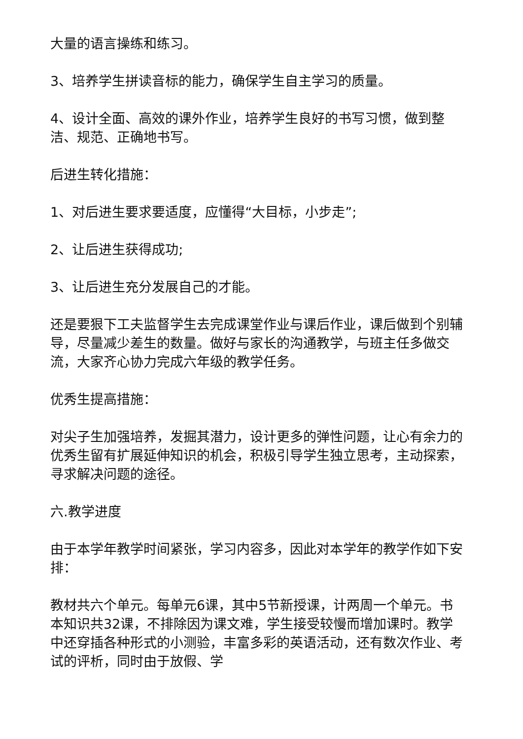大量的语言操练和练习。
3、培养学生拼读音标的能力，确保学生自主学习的质量。
4、设计全面、高效的课外作业，培养学生良好的书写习惯，做到整洁、规范、正确地书写。
后进生转化措施：
1、对后进生要求要适度，应懂得“大目标，小步走”;
2、让后进生获得成功;
3、让后进生充分发展自己的才能。
还是要狠下工夫监督学生去完成课堂作业与课后作业，课后做到个别辅导，尽量减少差生的数量。做好与家长的沟通教学，与班主任多做交流，大家齐心协力完成六年级的教学任务。
优秀生提高措施：
对尖子生加强培养，发掘其潜力，设计更多的弹性问题，让心有余力的优秀生留有扩展延伸知识的机会，积极引导学生独立思考，主动探索，寻求解决问题的途径。
六.教学进度
由于本学年教学时间紧张，学习内容多，因此对本学年的教学作如下安排：
教材共六个单元。每单元6课，其中5节新授课，计两周一个单元。书本知识共32课，不排除因为课文难，学生接受较慢而增加课时。教学中还穿插各种形式的小测验，丰富多彩的英语活动，还有数次作业、考试的评析，同时由于放假、学